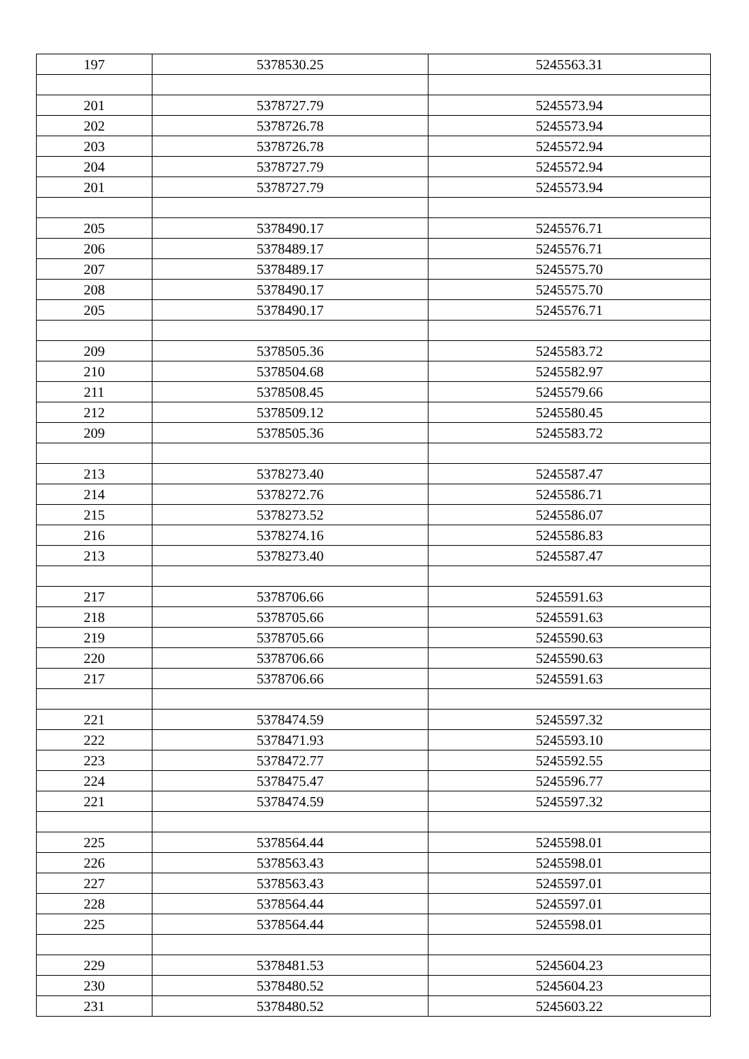| 197 | 5378530.25 | 5245563.31 |
| 201 | 5378727.79 | 5245573.94 |
| 202 | 5378726.78 | 5245573.94 |
| 203 | 5378726.78 | 5245572.94 |
| 204 | 5378727.79 | 5245572.94 |
| 201 | 5378727.79 | 5245573.94 |
| 205 | 5378490.17 | 5245576.71 |
| 206 | 5378489.17 | 5245576.71 |
| 207 | 5378489.17 | 5245575.70 |
| 208 | 5378490.17 | 5245575.70 |
| 205 | 5378490.17 | 5245576.71 |
| 209 | 5378505.36 | 5245583.72 |
| 210 | 5378504.68 | 5245582.97 |
| 211 | 5378508.45 | 5245579.66 |
| 212 | 5378509.12 | 5245580.45 |
| 209 | 5378505.36 | 5245583.72 |
| 213 | 5378273.40 | 5245587.47 |
| 214 | 5378272.76 | 5245586.71 |
| 215 | 5378273.52 | 5245586.07 |
| 216 | 5378274.16 | 5245586.83 |
| 213 | 5378273.40 | 5245587.47 |
| 217 | 5378706.66 | 5245591.63 |
| 218 | 5378705.66 | 5245591.63 |
| 219 | 5378705.66 | 5245590.63 |
| 220 | 5378706.66 | 5245590.63 |
| 217 | 5378706.66 | 5245591.63 |
| 221 | 5378474.59 | 5245597.32 |
| 222 | 5378471.93 | 5245593.10 |
| 223 | 5378472.77 | 5245592.55 |
| 224 | 5378475.47 | 5245596.77 |
| 221 | 5378474.59 | 5245597.32 |
| 225 | 5378564.44 | 5245598.01 |
| 226 | 5378563.43 | 5245598.01 |
| 227 | 5378563.43 | 5245597.01 |
| 228 | 5378564.44 | 5245597.01 |
| 225 | 5378564.44 | 5245598.01 |
| 229 | 5378481.53 | 5245604.23 |
| 230 | 5378480.52 | 5245604.23 |
| 231 | 5378480.52 | 5245603.22 |